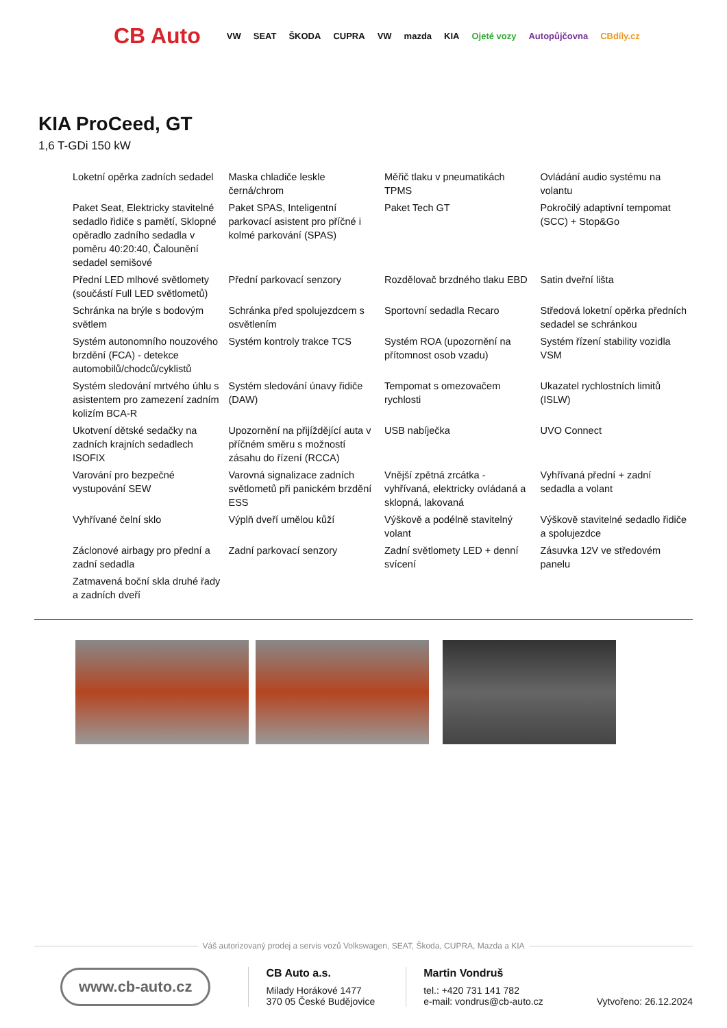CB Auto VW SEAT ŠKODA CUPRA VW mazda KIA Ojeté vozy Autopůjčovna CBdíly.cz
KIA ProCeed, GT
1,6 T-GDi 150 kW
| Loketní opěrka zadních sedadel | Maska chladiče leskle černá/chrom | Měřič tlaku v pneumatikách TPMS | Ovládání audio systému na volantu |
| Paket Seat, Elektricky stavitelné sedadlo řidiče s pamětí, Sklopné opěradlo zadního sedadla v poměru 40:20:40, Čalounění sedadel semišové | Paket SPAS, Inteligentní parkovací asistent pro příčné i kolmé parkování (SPAS) | Paket Tech GT | Pokročilý adaptivní tempomat (SCC) + Stop&Go |
| Přední LED mlhové světlomety (součástí Full LED světlometů) | Přední parkovací senzory | Rozdělovač brzdného tlaku EBD | Satin dveřní lišta |
| Schránka na brýle s bodovým světlem | Schránka před spolujezdcem s osvětlením | Sportovní sedadla Recaro | Středová loketní opěrka předních sedadel se schránkou |
| Systém autonomního nouzového brzdění (FCA) - detekce automobilů/chodců/cyklistů | Systém kontroly trakce TCS | Systém ROA (upozornění na přítomnost osob vzadu) | Systém řízení stability vozidla VSM |
| Systém sledování mrtvého úhlu s asistentem pro zamezení zadním kolizím BCA-R | Systém sledování únavy řidiče (DAW) | Tempomat s omezovačem rychlosti | Ukazatel rychlostních limitů (ISLW) |
| Ukotvení dětské sedačky na zadních krajních sedadlech ISOFIX | Upozornění na přijíždějící auta v příčném směru s možností zásahu do řízení (RCCA) | USB nabíječka | UVO Connect |
| Varování pro bezpečné vystupování SEW | Varovná signalizace zadních světlometů při panickém brzdění ESS | Vnější zpětná zrcátka - vyhřívaná, elektricky ovládaná a sklopná, lakovaná | Vyhřívaná přední + zadní sedadla a volant |
| Vyhřívané čelní sklo | Výplň dveří umělou kůží | Výškově a podélně stavitelný volant | Výškově stavitelné sedadlo řidiče a spolujezdce |
| Záclonové airbagy pro přední a zadní sedadla | Zadní parkovací senzory | Zadní světlomety LED + denní svícení | Zásuvka 12V ve středovém panelu |
| Zatmavená boční skla druhé řady a zadních dveří | | | |
Váš autorizovaný prodej a servis vozů Volkswagen, SEAT, Škoda, CUPRA, Mazda a KIA
www.cb-auto.cz
CB Auto a.s.
Milady Horákové 1477
370 05 České Budějovice
Martin Vondruš
tel.: +420 731 141 782
e-mail: vondrus@cb-auto.cz
Vytvořeno: 26.12.2024